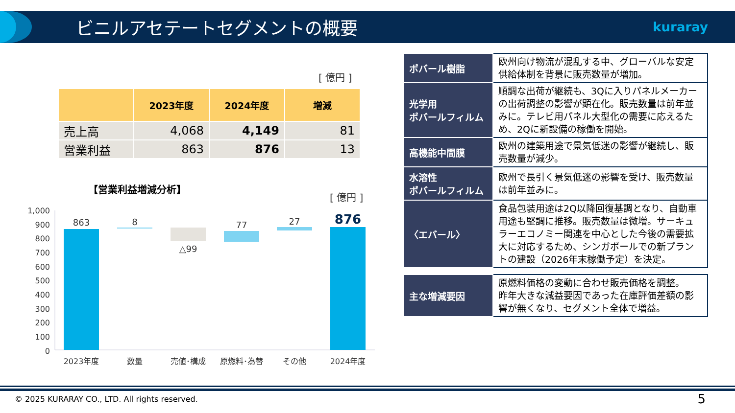ビニルアセテートセグメントの概要
kuraray
[ 億円 ]
| | 2023年度 | 2024年度 | 増減 |
| --- | --- | --- | --- |
| 売上高 | 4,068 | 4,149 | 81 |
| 営業利益 | 863 | 876 | 13 |
【営業利益増減分析】
[ 億円 ]
1,000
900
800
700
600
500
400
300
200
100
0
863
8
△99
77
27
876
2023年度
数量
売値･構成
原燃料･為替
その他
2024年度
| ポバール樹脂 | 欧州向け物流が混乱する中、グローバルな安定供給体制を背景に販売数量が増加。 |
| 光学用 ポバールフィルム | 順調な出荷が継続も、3Qに入りパネルメーカーの出荷調整の影響が顕在化。販売数量は前年並みに。テレビ用パネル大型化の需要に応えるため、2Qに新設備の稼働を開始。 |
| 高機能中間膜 | 欧州の建築用途で景気低迷の影響が継続し、販売数量が減少。 |
| 水溶性 ポバールフィルム | 欧州で長引く景気低迷の影響を受け、販売数量は前年並みに。 |
| 〈エバール〉 | 食品包装用途は2Q以降回復基調となり、自動車用途も堅調に推移。販売数量は微増。サーキュラーエコノミー関連を中心とした今後の需要拡大に対応するため、シンガポールでの新プラントの建設（2026年末稼働予定）を決定。 |
| 主な増減要因 | 原燃料価格の変動に合わせ販売価格を調整。 昨年大きな減益要因であった在庫評価差額の影響が無くなり、セグメント全体で増益。 |
© 2025 KURARAY CO., LTD. All rights reserved.
5